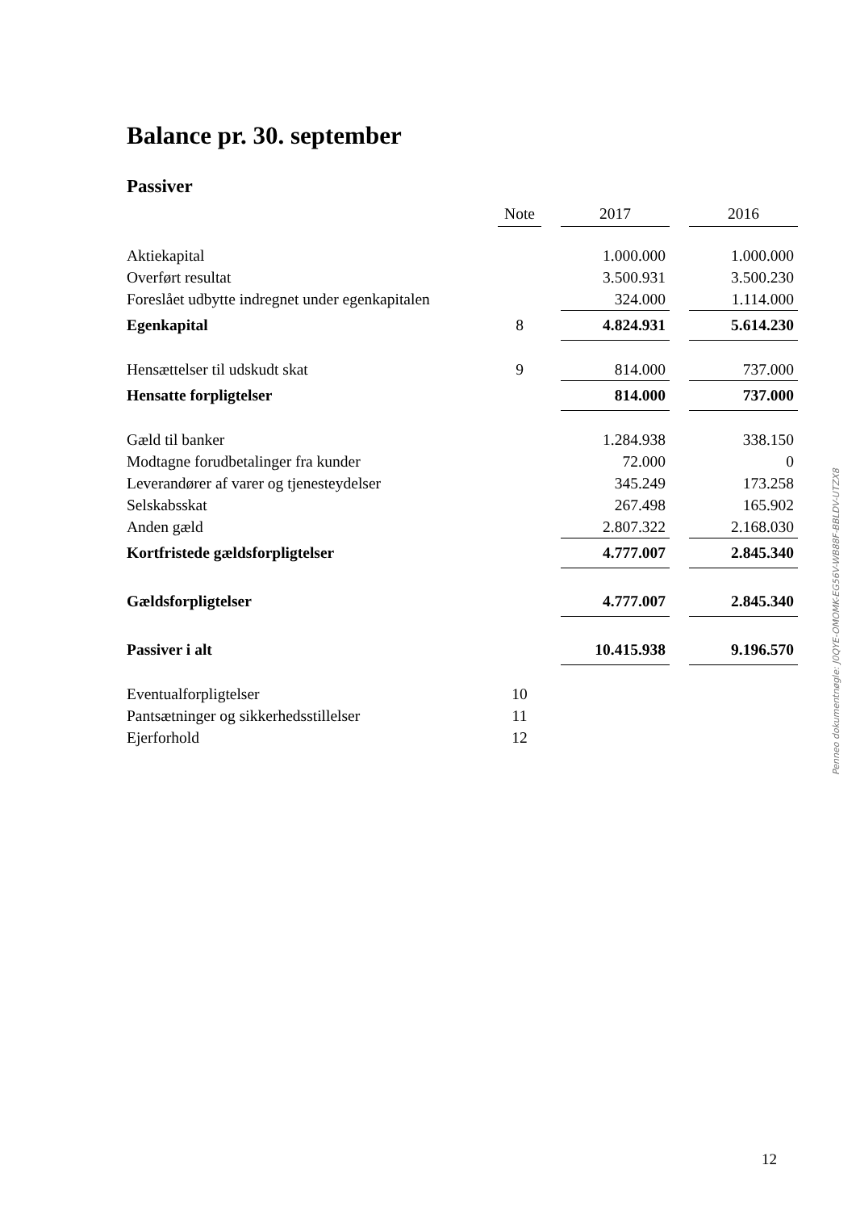Balance pr. 30. september
Passiver
| | Note | | 2017 | | 2016 |
| --- | --- | --- | --- | --- | --- |
| Aktiekapital | | | 1.000.000 | | 1.000.000 |
| Overført resultat | | | 3.500.931 | | 3.500.230 |
| Foreslået udbytte indregnet under egenkapitalen | | | 324.000 | | 1.114.000 |
| Egenkapital | 8 | | 4.824.931 | | 5.614.230 |
| Hensættelser til udskudt skat | 9 | | 814.000 | | 737.000 |
| Hensatte forpligtelser | | | 814.000 | | 737.000 |
| Gæld til banker | | | 1.284.938 | | 338.150 |
| Modtagne forudbetalinger fra kunder | | | 72.000 | | 0 |
| Leverandører af varer og tjenesteydelser | | | 345.249 | | 173.258 |
| Selskabsskat | | | 267.498 | | 165.902 |
| Anden gæld | | | 2.807.322 | | 2.168.030 |
| Kortfristede gældsforpligtelser | | | 4.777.007 | | 2.845.340 |
| Gældsforpligtelser | | | 4.777.007 | | 2.845.340 |
| Passiver i alt | | | 10.415.938 | | 9.196.570 |
| Eventualforpligtelser | 10 | | | | |
| Pantsætninger og sikkerhedsstillelser | 11 | | | | |
| Ejerforhold | 12 | | | | |
Penneo dokumentnøgle: J0QYE-OMOMK-EG56V-WB88F-BBLDV-UTZX8
12